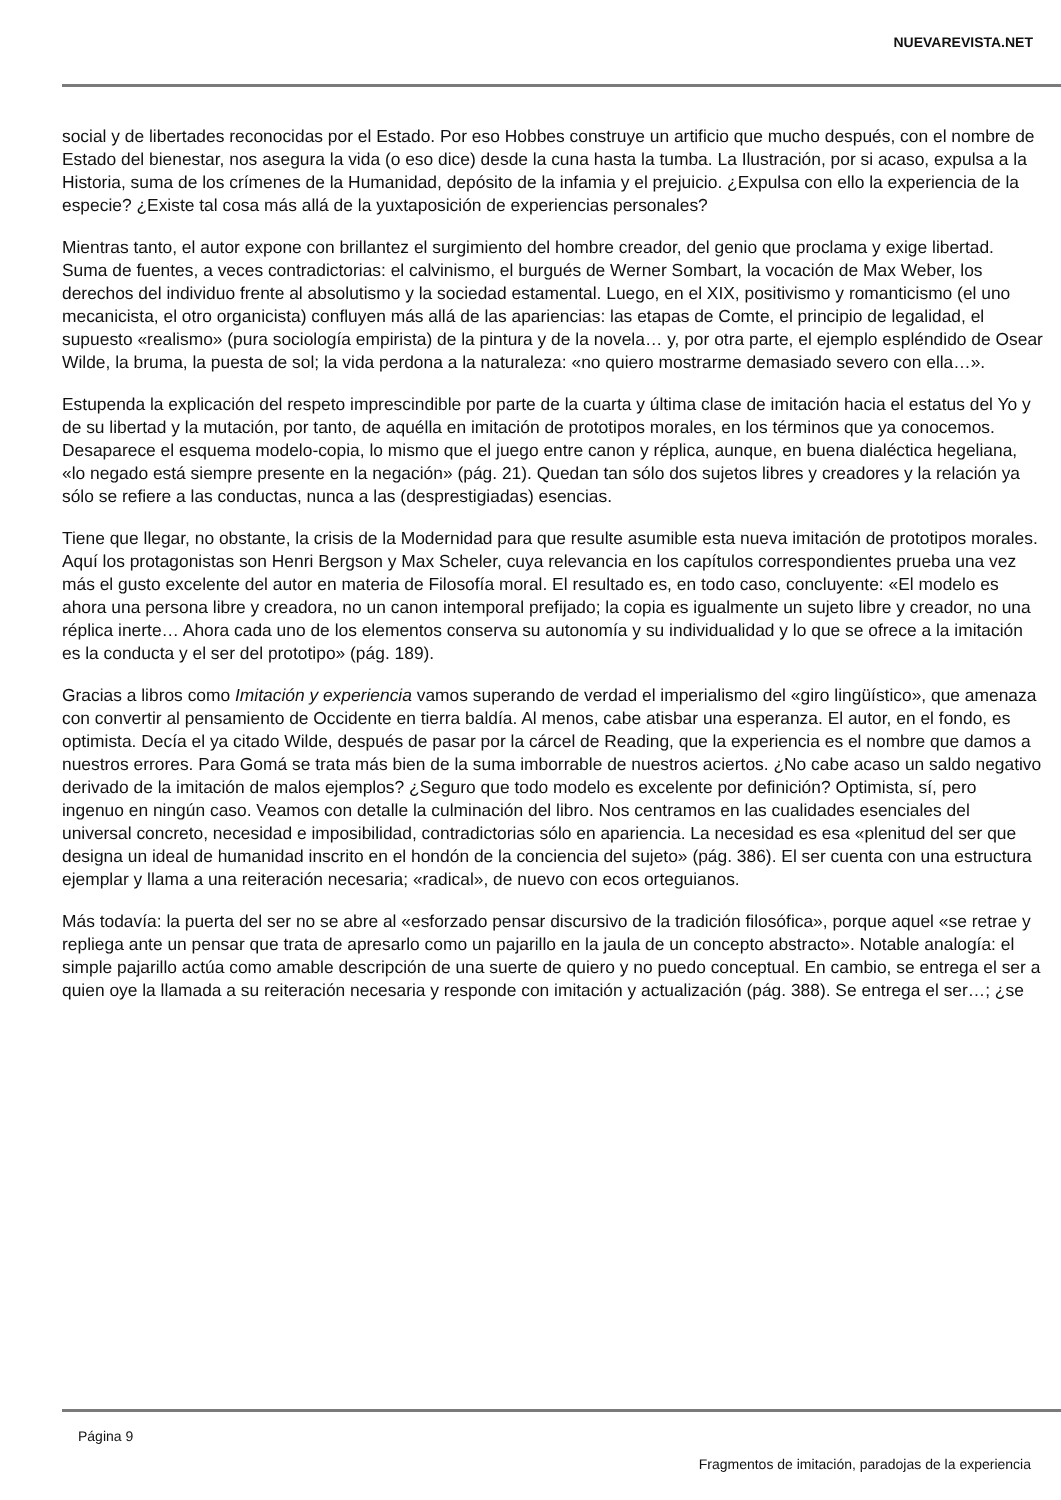NUEVAREVISTA.NET
social y de libertades reconocidas por el Estado. Por eso Hobbes construye un artificio que mucho después, con el nombre de Estado del bienestar, nos asegura la vida (o eso dice) desde la cuna hasta la tumba. La Ilustración, por si acaso, expulsa a la Historia, suma de los crímenes de la Humanidad, depósito de la infamia y el prejuicio. ¿Expulsa con ello la experiencia de la especie? ¿Existe tal cosa más allá de la yuxtaposición de experiencias personales?
Mientras tanto, el autor expone con brillantez el surgimiento del hombre creador, del genio que proclama y exige libertad. Suma de fuentes, a veces contradictorias: el calvinismo, el burgués de Werner Sombart, la vocación de Max Weber, los derechos del individuo frente al absolutismo y la sociedad estamental. Luego, en el XIX, positivismo y romanticismo (el uno mecanicista, el otro organicista) confluyen más allá de las apariencias: las etapas de Comte, el principio de legalidad, el supuesto «realismo» (pura sociología empirista) de la pintura y de la novela… y, por otra parte, el ejemplo espléndido de Osear Wilde, la bruma, la puesta de sol; la vida perdona a la naturaleza: «no quiero mostrarme demasiado severo con ella…».
Estupenda la explicación del respeto imprescindible por parte de la cuarta y última clase de imitación hacia el estatus del Yo y de su libertad y la mutación, por tanto, de aquélla en imitación de prototipos morales, en los términos que ya conocemos. Desaparece el esquema modelo-copia, lo mismo que el juego entre canon y réplica, aunque, en buena dialéctica hegeliana, «lo negado está siempre presente en la negación» (pág. 21). Quedan tan sólo dos sujetos libres y creadores y la relación ya sólo se refiere a las conductas, nunca a las (desprestigiadas) esencias.
Tiene que llegar, no obstante, la crisis de la Modernidad para que resulte asumible esta nueva imitación de prototipos morales. Aquí los protagonistas son Henri Bergson y Max Scheler, cuya relevancia en los capítulos correspondientes prueba una vez más el gusto excelente del autor en materia de Filosofía moral. El resultado es, en todo caso, concluyente: «El modelo es ahora una persona libre y creadora, no un canon intemporal prefijado; la copia es igualmente un sujeto libre y creador, no una réplica inerte… Ahora cada uno de los elementos conserva su autonomía y su individualidad y lo que se ofrece a la imitación es la conducta y el ser del prototipo» (pág. 189).
Gracias a libros como Imitación y experiencia vamos superando de verdad el imperialismo del «giro lingüístico», que amenaza con convertir al pensamiento de Occidente en tierra baldía. Al menos, cabe atisbar una esperanza. El autor, en el fondo, es optimista. Decía el ya citado Wilde, después de pasar por la cárcel de Reading, que la experiencia es el nombre que damos a nuestros errores. Para Gomá se trata más bien de la suma imborrable de nuestros aciertos. ¿No cabe acaso un saldo negativo derivado de la imitación de malos ejemplos? ¿Seguro que todo modelo es excelente por definición? Optimista, sí, pero ingenuo en ningún caso. Veamos con detalle la culminación del libro. Nos centramos en las cualidades esenciales del universal concreto, necesidad e imposibilidad, contradictorias sólo en apariencia. La necesidad es esa «plenitud del ser que designa un ideal de humanidad inscrito en el hondón de la conciencia del sujeto» (pág. 386). El ser cuenta con una estructura ejemplar y llama a una reiteración necesaria; «radical», de nuevo con ecos orteguianos.
Más todavía: la puerta del ser no se abre al «esforzado pensar discursivo de la tradición filosófica», porque aquel «se retrae y repliega ante un pensar que trata de apresarlo como un pajarillo en la jaula de un concepto abstracto». Notable analogía: el simple pajarillo actúa como amable descripción de una suerte de quiero y no puedo conceptual. En cambio, se entrega el ser a quien oye la llamada a su reiteración necesaria y responde con imitación y actualización (pág. 388). Se entrega el ser…; ¿se
Página 9
Fragmentos de imitación, paradojas de la experiencia